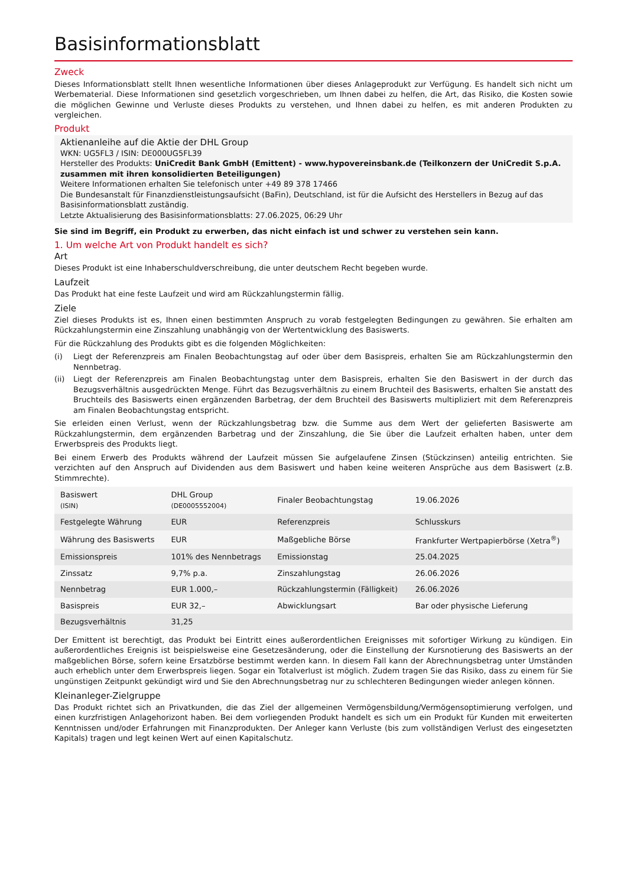Basisinformationsblatt
Zweck
Dieses Informationsblatt stellt Ihnen wesentliche Informationen über dieses Anlageprodukt zur Verfügung. Es handelt sich nicht um Werbematerial. Diese Informationen sind gesetzlich vorgeschrieben, um Ihnen dabei zu helfen, die Art, das Risiko, die Kosten sowie die möglichen Gewinne und Verluste dieses Produkts zu verstehen, und Ihnen dabei zu helfen, es mit anderen Produkten zu vergleichen.
Produkt
Aktienanleihe auf die Aktie der DHL Group
WKN: UG5FL3 / ISIN: DE000UG5FL39
Hersteller des Produkts: UniCredit Bank GmbH (Emittent) - www.hypovereinsbank.de (Teilkonzern der UniCredit S.p.A. zusammen mit ihren konsolidierten Beteiligungen)
Weitere Informationen erhalten Sie telefonisch unter +49 89 378 17466
Die Bundesanstalt für Finanzdienstleistungsaufsicht (BaFin), Deutschland, ist für die Aufsicht des Herstellers in Bezug auf das Basisinformationsblatt zuständig.
Letzte Aktualisierung des Basisinformationsblatts: 27.06.2025, 06:29 Uhr
Sie sind im Begriff, ein Produkt zu erwerben, das nicht einfach ist und schwer zu verstehen sein kann.
1. Um welche Art von Produkt handelt es sich?
Art
Dieses Produkt ist eine Inhaberschuldverschreibung, die unter deutschem Recht begeben wurde.
Laufzeit
Das Produkt hat eine feste Laufzeit und wird am Rückzahlungstermin fällig.
Ziele
Ziel dieses Produkts ist es, Ihnen einen bestimmten Anspruch zu vorab festgelegten Bedingungen zu gewähren. Sie erhalten am Rückzahlungstermin eine Zinszahlung unabhängig von der Wertentwicklung des Basiswerts.
Für die Rückzahlung des Produkts gibt es die folgenden Möglichkeiten:
(i) Liegt der Referenzpreis am Finalen Beobachtungstag auf oder über dem Basispreis, erhalten Sie am Rückzahlungstermin den Nennbetrag.
(ii) Liegt der Referenzpreis am Finalen Beobachtungstag unter dem Basispreis, erhalten Sie den Basiswert in der durch das Bezugsverhältnis ausgedrückten Menge. Führt das Bezugsverhältnis zu einem Bruchteil des Basiswerts, erhalten Sie anstatt des Bruchteils des Basiswerts einen ergänzenden Barbetrag, der dem Bruchteil des Basiswerts multipliziert mit dem Referenzpreis am Finalen Beobachtungstag entspricht.
Sie erleiden einen Verlust, wenn der Rückzahlungsbetrag bzw. die Summe aus dem Wert der gelieferten Basiswerte am Rückzahlungstermin, dem ergänzenden Barbetrag und der Zinszahlung, die Sie über die Laufzeit erhalten haben, unter dem Erwerbspreis des Produkts liegt.
Bei einem Erwerb des Produkts während der Laufzeit müssen Sie aufgelaufene Zinsen (Stückzinsen) anteilig entrichten. Sie verzichten auf den Anspruch auf Dividenden aus dem Basiswert und haben keine weiteren Ansprüche aus dem Basiswert (z.B. Stimmrechte).
| Basiswert (ISIN) | DHL Group (DE0005552004) | Finaler Beobachtungstag | 19.06.2026 |
| Festgelegte Währung | EUR | Referenzpreis | Schlusskurs |
| Währung des Basiswerts | EUR | Maßgebliche Börse | Frankfurter Wertpapierbörse (Xetra<sup>®</sup>) |
| Emissionspreis | 101% des Nennbetrags | Emissionstag | 25.04.2025 |
| Zinssatz | 9,7% p.a. | Zinszahlungstag | 26.06.2026 |
| Nennbetrag | EUR 1.000,– | Rückzahlungstermin (Fälligkeit) | 26.06.2026 |
| Basispreis | EUR 32,– | Abwicklungsart | Bar oder physische Lieferung |
| Bezugsverhältnis | 31,25 | | |
Der Emittent ist berechtigt, das Produkt bei Eintritt eines außerordentlichen Ereignisses mit sofortiger Wirkung zu kündigen. Ein außerordentliches Ereignis ist beispielsweise eine Gesetzesänderung, oder die Einstellung der Kursnotierung des Basiswerts an der maßgeblichen Börse, sofern keine Ersatzbörse bestimmt werden kann. In diesem Fall kann der Abrechnungsbetrag unter Umständen auch erheblich unter dem Erwerbspreis liegen. Sogar ein Totalverlust ist möglich. Zudem tragen Sie das Risiko, dass zu einem für Sie ungünstigen Zeitpunkt gekündigt wird und Sie den Abrechnungsbetrag nur zu schlechteren Bedingungen wieder anlegen können.
Kleinanleger-Zielgruppe
Das Produkt richtet sich an Privatkunden, die das Ziel der allgemeinen Vermögensbildung/Vermögensoptimierung verfolgen, und einen kurzfristigen Anlagehorizont haben. Bei dem vorliegenden Produkt handelt es sich um ein Produkt für Kunden mit erweiterten Kenntnissen und/oder Erfahrungen mit Finanzprodukten. Der Anleger kann Verluste (bis zum vollständigen Verlust des eingesetzten Kapitals) tragen und legt keinen Wert auf einen Kapitalschutz.